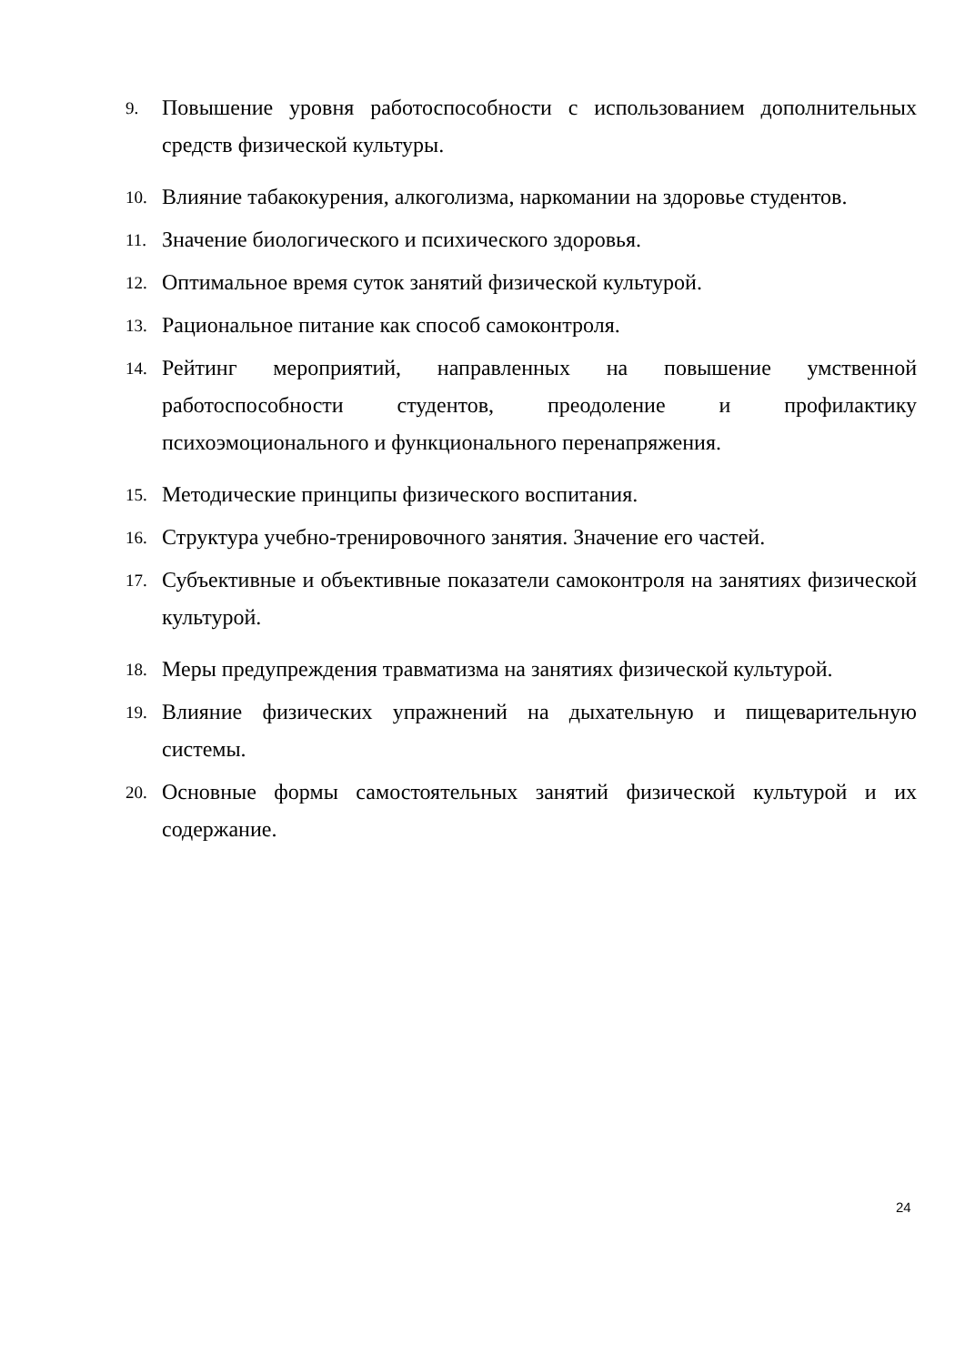9. Повышение уровня работоспособности с использованием дополнительных средств физической культуры.
10. Влияние табакокурения, алкоголизма, наркомании на здоровье студентов.
11. Значение биологического и психического здоровья.
12. Оптимальное время суток занятий физической культурой.
13. Рациональное питание как способ самоконтроля.
14. Рейтинг мероприятий, направленных на повышение умственной работоспособности студентов, преодоление и профилактику психоэмоционального и функционального перенапряжения.
15. Методические принципы физического воспитания.
16. Структура учебно-тренировочного занятия. Значение его частей.
17. Субъективные и объективные показатели самоконтроля на занятиях физической культурой.
18. Меры предупреждения травматизма на занятиях физической культурой.
19. Влияние физических упражнений на дыхательную и пищеварительную системы.
20. Основные формы самостоятельных занятий физической культурой и их содержание.
24